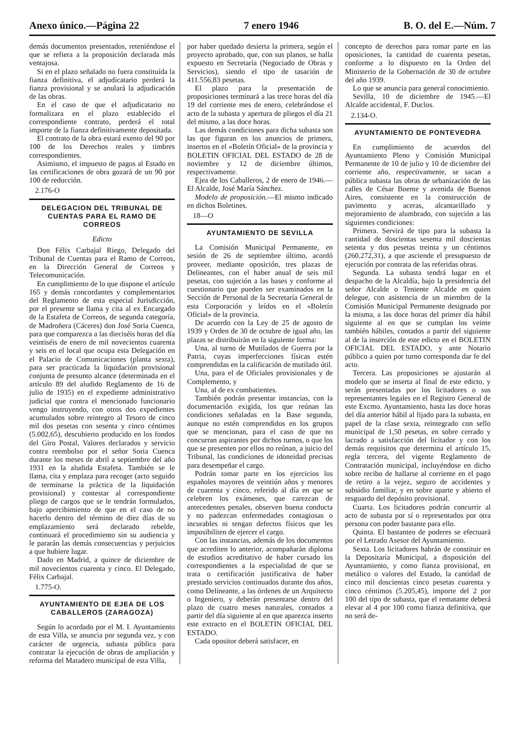Anexo único.—Página 22 7 enero 1946 B. O. del E.—Núm. 7
demás documentos presentados, reteniéndose el que se refiera a la proposición declarada más ventajosa.
Si en el plazo señalado no fuera constituída la fianza definitiva, el adjudicatario perderá la fianza provisional y se anulará la adjudicación de las obras.
En el caso de que el adjudicatario no formalizara en el plazo establecido el correspondiente contrato, perderá el total importe de la fianza definitivamente depositada.
El contrato de la obra estará exento del 90 por 100 de los Derechos reales y timbres correspondientes.
Asimismo, el impuesto de pagos al Estado en las certificaciones de obra gozará de un 90 por 100 de reducción.
2.176-O
DELEGACION DEL TRIBUNAL DE CUENTAS PARA EL RAMO DE CORREOS
Edicto
Don Félix Carbajal Riego, Delegado del Tribunal de Cuentas para el Ramo de Correos, en la Dirección General de Correos y Telecomunicación.
En cumplimiento de lo que dispone el artículo 165 y demás concordantes y complementarios del Reglamento de esta especial Jurisdicción, por el presente se llama y cita al ex Encargado de la Estafeta de Correos, de segunda categoría, de Madroñera (Cáceres) don José Soria Cuenca, para que comparezca a las dieciséis horas del día veintiséis de enero de mil novecientos cuarenta y seis en el local que ocupa esta Delegación en el Palacio de Comunicaciones (planta sexta), para ser practicada la liquidación provisional conjunta de presunto alcance (determinada en el artículo 89 del aludido Reglamento de 16 de julio de 1935) en el expediente administrativo judicial que contra el mencionado funcionario vengo instruyendo, con otros dos expedientes acumulados sobre reintegro al Tesoro de cinco mil dos pesetas con sesenta y cinco céntimos (5.002,65), descubierto producido en los fondos del Giro Postal, Valores declarados y servicio contra reembolso por el señor Soria Cuenca durante los meses de abril a septiembre del año 1931 en la aludida Estafeta. También se le llama, cita y emplaza para recoger (acto seguido de terminarse la práctica de la liquidación provisional) y contestar al correspondiente pliego de cargos que se le tendrán formulados, bajo apercibimiento de que en el caso de no hacerlo dentro del término de diez días de su emplazamiento será declarado rebelde, continuará el procedimiento sin su audiencia y le pararán las demás consecuencias y perjuicios a que hubiere lugar.
Dado en Madrid, a quince de diciembre de mil novecientos cuarenta y cinco. El Delegado, Félix Carbajal.
1.775-O.
AYUNTAMIENTO DE EJEA DE LOS CABALLEROS (ZARAGOZA)
Según lo acordado por el M. I. Ayuntamiento de esta Villa, se anuncia por segunda vez, y con carácter de urgencia, subasta pública para contratar la ejecución de obras de ampliación y reforma del Matadero municipal de esta Villa,
por haber quedado desierta la primera, según el proyecto aprobado, que, con sus planos, se halla expuesto en Secretaría (Negociado de Obras y Servicios), siendo el tipo de tasación de 411.556,83 pesetas.
El plazo para la presentación de proposiciones terminará a las trece horas del día 19 del corriente mes de enero, celebrándose el acto de la subasta y apertura de pliegos el día 21 del mismo, a las doce horas.
Las demás condiciones para dicha subasta son las que figuran en los anuncios de primera, insertos en el «Boletín Oficial» de la provincia y BOLETIN OFICIAL DEL ESTADO de 28 de noviembre y 12 de diciembre últimos, respectivamente.
Ejea de los Caballeros, 2 de enero de 1946.—El Alcalde, José María Sánchez.
Modelo de proposición.—El mismo indicado en dichos Boletines.
18—O
AYUNTAMIENTO DE SEVILLA
La Comisión Municipal Permanente, en sesión de 26 de septiembre último, acordó proveer, mediante oposición, tres plazas de Delineantes, con el haber anual de seis mil pesetas, con sujeción a las bases y conforme al cuestionario que pueden ser examinados en la Sección de Personal de la Secretaría General de esta Corporación y leídos en el «Boletín Oficial» de la provincia.
De acuerdo con la Ley de 25 de agosto de 1939 y Orden de 30 de octubre de igual año, las plazas se distribuirán en la siguiente forma:
Una, al turno de Mutilados de Guerra por la Patria, cuyas imperfecciones físicas estén comprendidas en la calificación de mutilado útil.
Una, para el de Oficiales provisionales y de Complemento, y
Una, al de ex combatientes.
También podrán presentar instancias, con la documentación exigida, los que reúnan las condiciones señaladas en la Base segunda, aunque no estén comprendidos en los grupos que se mencionan, para el caso de que no concurran aspirantes por dichos turnos, o que los que se presenten por ellos no reúnan, a juicio del Tribunal, las condiciones de idoneidad precisas para desempeñar el cargo.
Podrán tomar parte en los ejercicios los españoles mayores de veintiún años y menores de cuarenta y cinco, referido al día en que se celebren los exámenes, que carezcan de antecedentes penales, observen buena conducta y no padezcan enfermedades contagiosas o incurables ni tengan defectos físicos que les imposibiliten de ejercer el cargo.
Con las instancias, además de los documentos que acrediten lo anterior, acompañarán diploma de estudios acreditativo de haber cursado los correspondientes a la especialidad de que se trata o certificación justificativa de haber prestado servicios continuados durante dos años, como Delineante, a las órdenes de un Arquitecto o Ingeniero, y deberán presentarse dentro del plazo de cuatro meses naturales, contados a partir del día siguiente al en que aparezca inserto este extracto en el BOLETIN OFICIAL DEL ESTADO.
Cada opositor deberá satisfacer, en
concepto de derechos para tomar parte en las oposiciones, la cantidad de cuarenta pesetas, conforme a lo dispuesto en la Orden del Ministerio de la Gobernación de 30 de octubre del año 1939.
Lo que se anuncia para general conocimiento.
Sevilla, 10 de diciembre de 1945.—El Alcalde accidental, F. Duclos.
2.134-O.
AYUNTAMIENTO DE PONTEVEDRA
En cumplimiento de acuerdos del Ayuntamiento Pleno y Comisión Municipal Permanente de 10 de julio y 10 de diciembre del corriente año, respectivamente, se sacan a pública subasta las obras de urbanización de las calles de César Boente y avenida de Buenos Aires, consistente en la construcción de pavimento y aceras, alcantarillado y mejoramiento de alumbrado, con sujeción a las siguientes condiciones:
Primera. Servirá de tipo para la subasta la cantidad de doscientas sesenta mil doscientas setenta y dos pesetas treinta y un céntimos (260.272,31), a que asciende el presupuesto de ejecución por contrata de las referidas obras.
Segunda. La subasta tendrá lugar en el despacho de la Alcaldía, bajo la presidencia del señor Alcalde o Teniente Alcalde en quien delegue, con asistencia de un miembro de la Comisión Municipal Permanente designado por la misma, a las doce horas del primer día hábil siguiente al en que se cumplan los veinte también hábiles, contados a partir del siguiente al de la inserción de este edicto en el BOLETIN OFICIAL DEL ESTADO, y ante Notario público a quien por turno corresponda dar fe del acto.
Tercera. Las proposiciones se ajustarán al modelo que se inserta al final de este edicto, y serán presentadas por los licitadores o sus representantes legales en el Registro General de este Excmo. Ayuntamiento, hasta las doce horas del día anterior hábil al fijado para la subasta, en papel de la clase sexta, reintegrado con sello municipal de 1,50 pesetas, en sobre cerrado y lacrado a satisfacción del licitador y con los demás requisitos que determina el artículo 15, regla tercera, del vigente Reglamento de Contratación municipal, incluyéndose en dicho sobre recibo de hallarse al corriente en el pago de retiro a la vejez, seguro de accidentes y subsidio familiar, y en sobre aparte y abierto el resguardo del depósito provisional.
Cuarta. Los licitadores podrán concurrir al acto de subasta por sí o representados por otra persona con poder bastante para ello.
Quinta. El bastanteo de poderes se efectuará por el Letrado Asesor del Ayuntamiento.
Sexta. Los licitadores habrán de constituir en la Depositaría Municipal, a disposición del Ayuntamiento, y como fianza provisional, en metálico o valores del Estado, la cantidad de cinco mil doscientas cinco pesetas cuarenta y cinco céntimos (5.205,45), importe del 2 por 100 del tipo de subasta, que el rematante deberá elevar al 4 por 100 como fianza definitiva, que no será de-